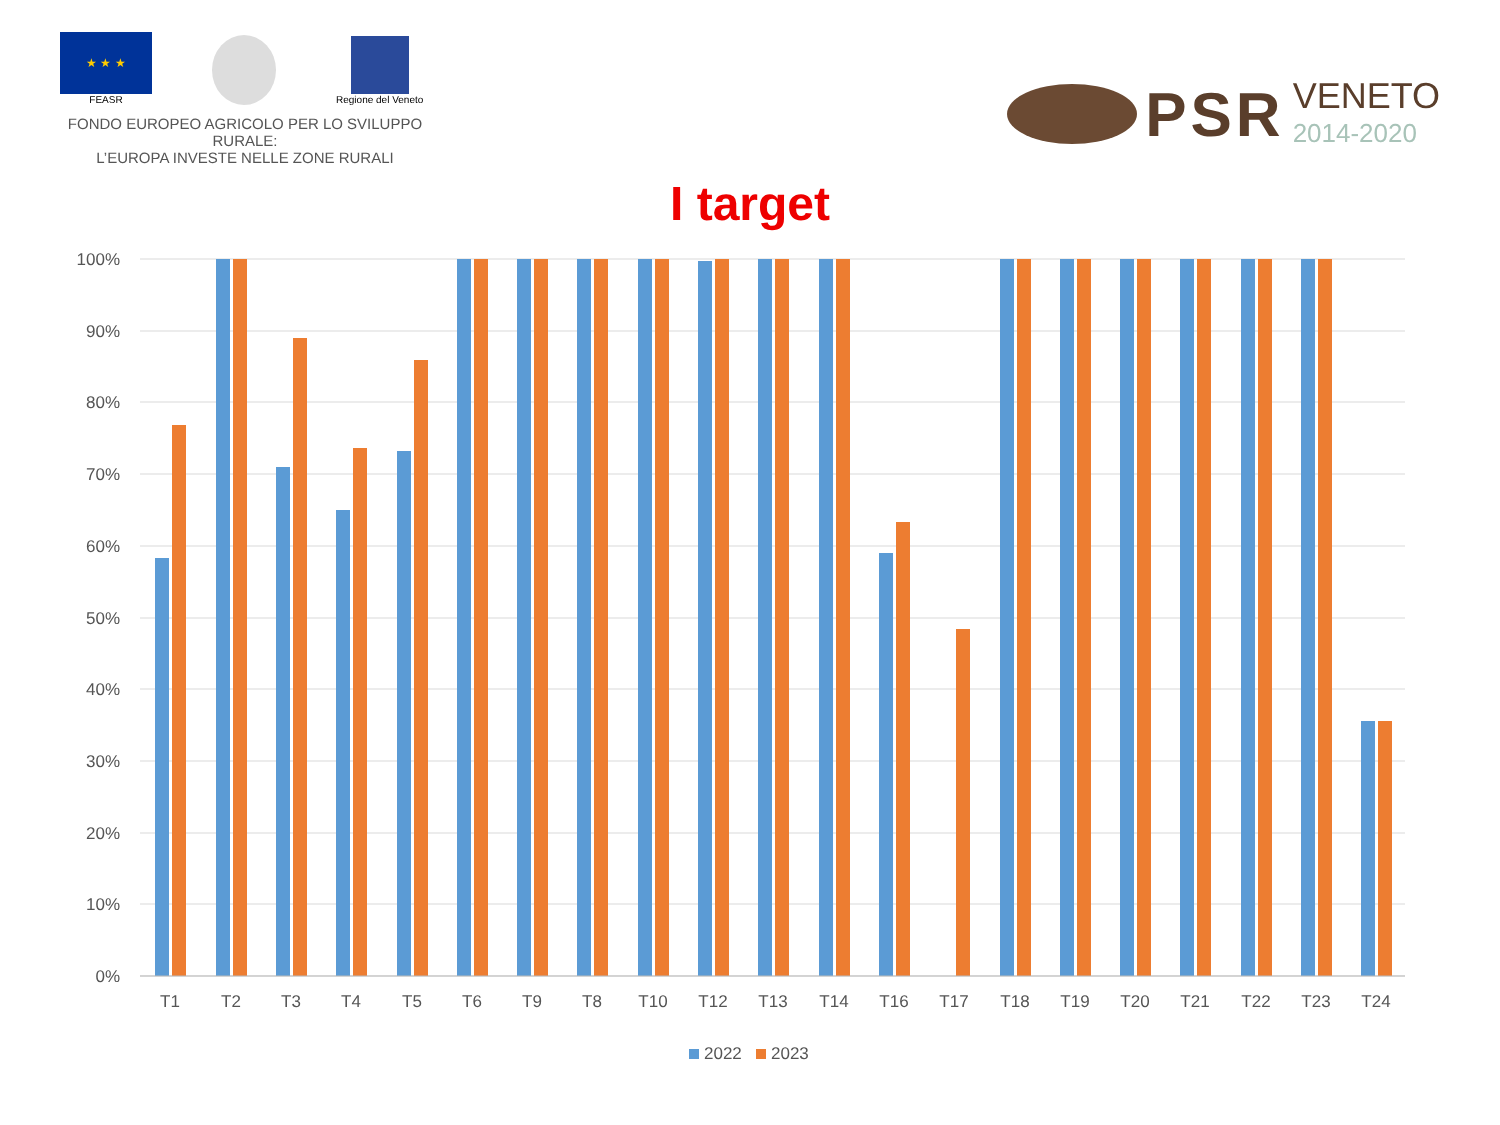★ ★ ★
FEASR
Regione del Veneto
FONDO EUROPEO AGRICOLO PER LO SVILUPPO RURALE:
L’EUROPA INVESTE NELLE ZONE RURALI
PSR VENETO
2014-2020
I target
100%
90%
80%
70%
60%
50%
40%
30%
20%
10%
0%
T1
T2
T3
T4
T5
T6
T9
T8
T10
T12
T13
T14
T16
T17
T18
T19
T20
T21
T22
T23
T24
2022
2023